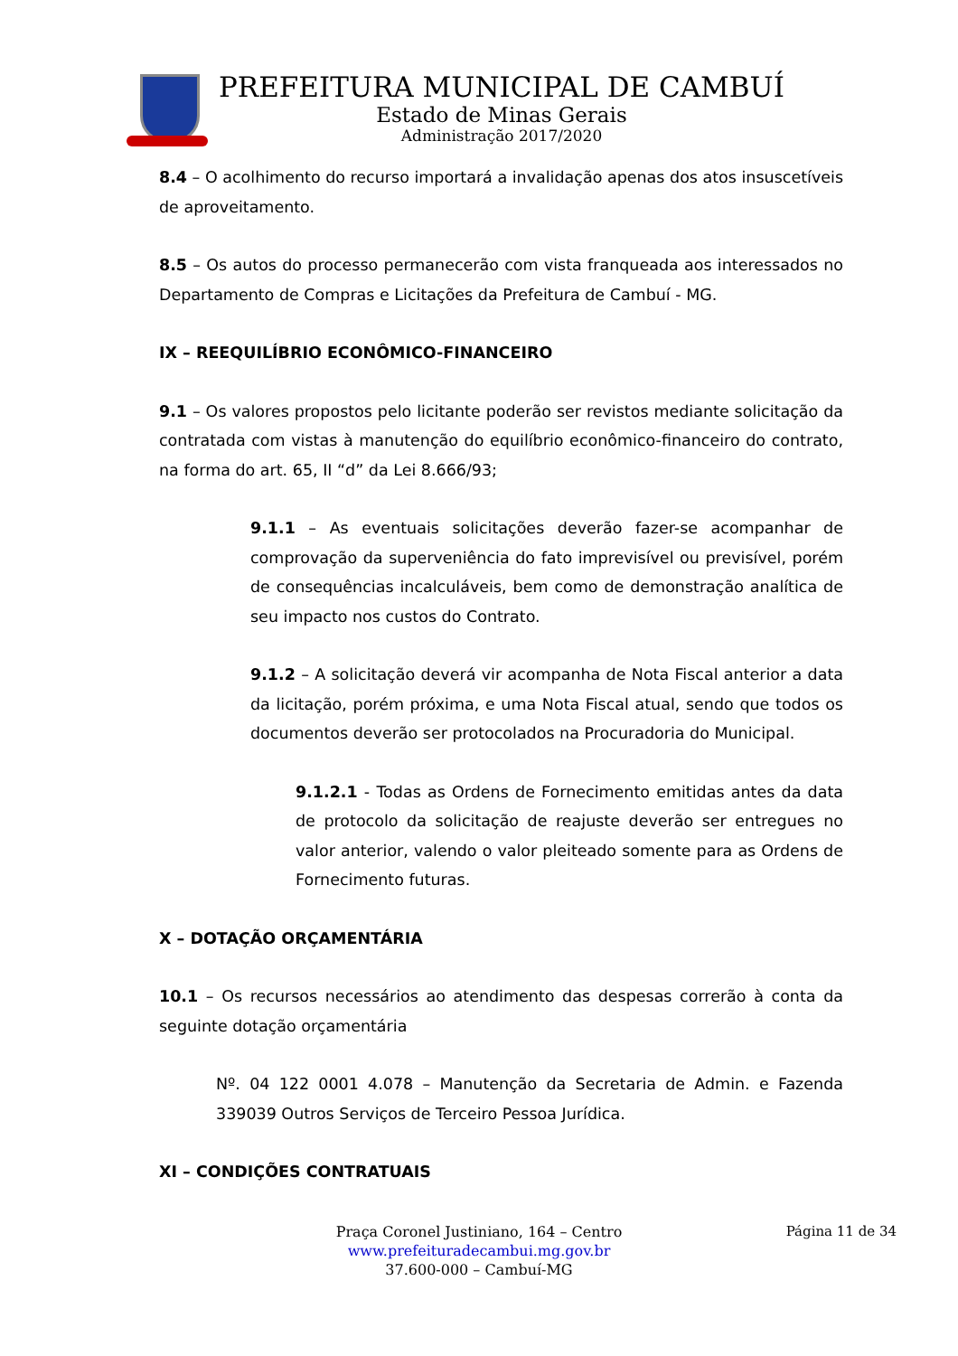PREFEITURA MUNICIPAL DE CAMBUÍ
Estado de Minas Gerais
Administração 2017/2020
8.4 – O acolhimento do recurso importará a invalidação apenas dos atos insuscetíveis de aproveitamento.
8.5 – Os autos do processo permanecerão com vista franqueada aos interessados no Departamento de Compras e Licitações da Prefeitura de Cambuí - MG.
IX – REEQUILÍBRIO ECONÔMICO-FINANCEIRO
9.1 – Os valores propostos pelo licitante poderão ser revistos mediante solicitação da contratada com vistas à manutenção do equilíbrio econômico-financeiro do contrato, na forma do art. 65, II “d” da Lei 8.666/93;
9.1.1 – As eventuais solicitações deverão fazer-se acompanhar de comprovação da superveniência do fato imprevisível ou previsível, porém de consequências incalculáveis, bem como de demonstração analítica de seu impacto nos custos do Contrato.
9.1.2 – A solicitação deverá vir acompanha de Nota Fiscal anterior a data da licitação, porém próxima, e uma Nota Fiscal atual, sendo que todos os documentos deverão ser protocolados na Procuradoria do Municipal.
9.1.2.1 - Todas as Ordens de Fornecimento emitidas antes da data de protocolo da solicitação de reajuste deverão ser entregues no valor anterior, valendo o valor pleiteado somente para as Ordens de Fornecimento futuras.
X – DOTAÇÃO ORÇAMENTÁRIA
10.1 – Os recursos necessários ao atendimento das despesas correrão à conta da seguinte dotação orçamentária
Nº. 04 122 0001 4.078 – Manutenção da Secretaria de Admin. e Fazenda 339039 Outros Serviços de Terceiro Pessoa Jurídica.
XI – CONDIÇÕES CONTRATUAIS
Página 11 de 34
Praça Coronel Justiniano, 164 – Centro
www.prefeituradecambui.mg.gov.br
37.600-000 – Cambuí-MG